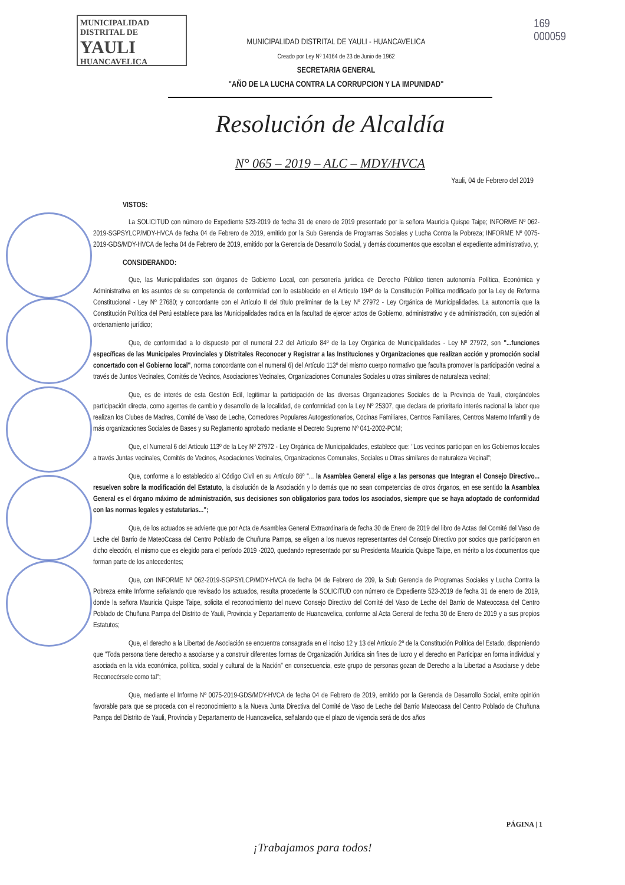MUNICIPALIDAD DISTRITAL DE
YAULI
HUANCAVELICA
169
000059
MUNICIPALIDAD DISTRITAL DE YAULI - HUANCAVELICA
Creado por Ley Nº 14164 de 23 de Junio de 1962
SECRETARIA GENERAL
"AÑO DE LA LUCHA CONTRA LA CORRUPCION Y LA IMPUNIDAD"
Resolución de Alcaldía
N° 065 – 2019 – ALC – MDY/HVCA
Yauli, 04 de Febrero del 2019
VISTOS:
La SOLICITUD con número de Expediente 523-2019 de fecha 31 de enero de 2019 presentado por la señora Mauricia Quispe Taipe; INFORME Nº 062-2019-SGPSYLCP/MDY-HVCA de fecha 04 de Febrero de 2019, emitido por la Sub Gerencia de Programas Sociales y Lucha Contra la Pobreza; INFORME Nº 0075-2019-GDS/MDY-HVCA de fecha 04 de Febrero de 2019, emitido por la Gerencia de Desarrollo Social, y demás documentos que escoltan el expediente administrativo, y;
CONSIDERANDO:
Que, las Municipalidades son órganos de Gobierno Local, con personería jurídica de Derecho Público tienen autonomía Política, Económica y Administrativa en los asuntos de su competencia de conformidad con lo establecido en el Artículo 194º de la Constitución Política modificado por la Ley de Reforma Constitucional - Ley Nº 27680; y concordante con el Artículo II del título preliminar de la Ley Nº 27972 - Ley Orgánica de Municipalidades. La autonomía que la Constitución Política del Perú establece para las Municipalidades radica en la facultad de ejercer actos de Gobierno, administrativo y de administración, con sujeción al ordenamiento jurídico;
Que, de conformidad a lo dispuesto por el numeral 2.2 del Artículo 84º de la Ley Orgánica de Municipalidades - Ley Nº 27972, son "...funciones específicas de las Municipales Provinciales y Distritales Reconocer y Registrar a las Instituciones y Organizaciones que realizan acción y promoción social concertado con el Gobierno local", norma concordante con el numeral 6) del Artículo 113º del mismo cuerpo normativo que faculta promover la participación vecinal a través de Juntos Vecinales, Comités de Vecinos, Asociaciones Vecinales, Organizaciones Comunales Sociales u otras similares de naturaleza vecinal;
Que, es de interés de esta Gestión Edil, legitimar la participación de las diversas Organizaciones Sociales de la Provincia de Yauli, otorgándoles participación directa, como agentes de cambio y desarrollo de la localidad, de conformidad con la Ley Nº 25307, que declara de prioritario interés nacional la labor que realizan los Clubes de Madres, Comité de Vaso de Leche, Comedores Populares Autogestionarios, Cocinas Familiares, Centros Familiares, Centros Materno Infantil y de más organizaciones Sociales de Bases y su Reglamento aprobado mediante el Decreto Supremo Nº 041-2002-PCM;
Que, el Numeral 6 del Artículo 113º de la Ley Nº 27972 - Ley Orgánica de Municipalidades, establece que: "Los vecinos participan en los Gobiernos locales a través Juntas vecinales, Comités de Vecinos, Asociaciones Vecinales, Organizaciones Comunales, Sociales u Otras similares de naturaleza Vecinal";
Que, conforme a lo establecido al Código Civil en su Artículo 86º "... la Asamblea General elige a las personas que Integran el Consejo Directivo... resuelven sobre la modificación del Estatuto, la disolución de la Asociación y lo demás que no sean competencias de otros órganos, en ese sentido la Asamblea General es el órgano máximo de administración, sus decisiones son obligatorios para todos los asociados, siempre que se haya adoptado de conformidad con las normas legales y estatutarias...";
Que, de los actuados se advierte que por Acta de Asamblea General Extraordinaria de fecha 30 de Enero de 2019 del libro de Actas del Comité del Vaso de Leche del Barrio de MateoCcasa del Centro Poblado de Chuñuna Pampa, se eligen a los nuevos representantes del Consejo Directivo por socios que participaron en dicho elección, el mismo que es elegido para el período 2019 -2020, quedando representado por su Presidenta Mauricia Quispe Taipe, en mérito a los documentos que forman parte de los antecedentes;
Que, con INFORME Nº 062-2019-SGPSYLCP/MDY-HVCA de fecha 04 de Febrero de 209, la Sub Gerencia de Programas Sociales y Lucha Contra la Pobreza emite Informe señalando que revisado los actuados, resulta procedente la SOLICITUD con número de Expediente 523-2019 de fecha 31 de enero de 2019, donde la señora Mauricia Quispe Taipe, solicita el reconocimiento del nuevo Consejo Directivo del Comité del Vaso de Leche del Barrio de Mateoccasa del Centro Poblado de Chuñuna Pampa del Distrito de Yauli, Provincia y Departamento de Huancavelica, conforme al Acta General de fecha 30 de Enero de 2019 y a sus propios Estatutos;
Que, el derecho a la Libertad de Asociación se encuentra consagrada en el inciso 12 y 13 del Artículo 2º de la Constitución Política del Estado, disponiendo que "Toda persona tiene derecho a asociarse y a construir diferentes formas de Organización Jurídica sin fines de lucro y el derecho en Participar en forma individual y asociada en la vida económica, política, social y cultural de la Nación" en consecuencia, este grupo de personas gozan de Derecho a la Libertad a Asociarse y debe Reconocérsele como tal";
Que, mediante el Informe Nº 0075-2019-GDS/MDY-HVCA de fecha 04 de Febrero de 2019, emitido por la Gerencia de Desarrollo Social, emite opinión favorable para que se proceda con el reconocimiento a la Nueva Junta Directiva del Comité de Vaso de Leche del Barrio Mateocasa del Centro Poblado de Chuñuna Pampa del Distrito de Yauli, Provincia y Departamento de Huancavelica, señalando que el plazo de vigencia será de dos años
PÁGINA | 1
¡Trabajamos para todos!